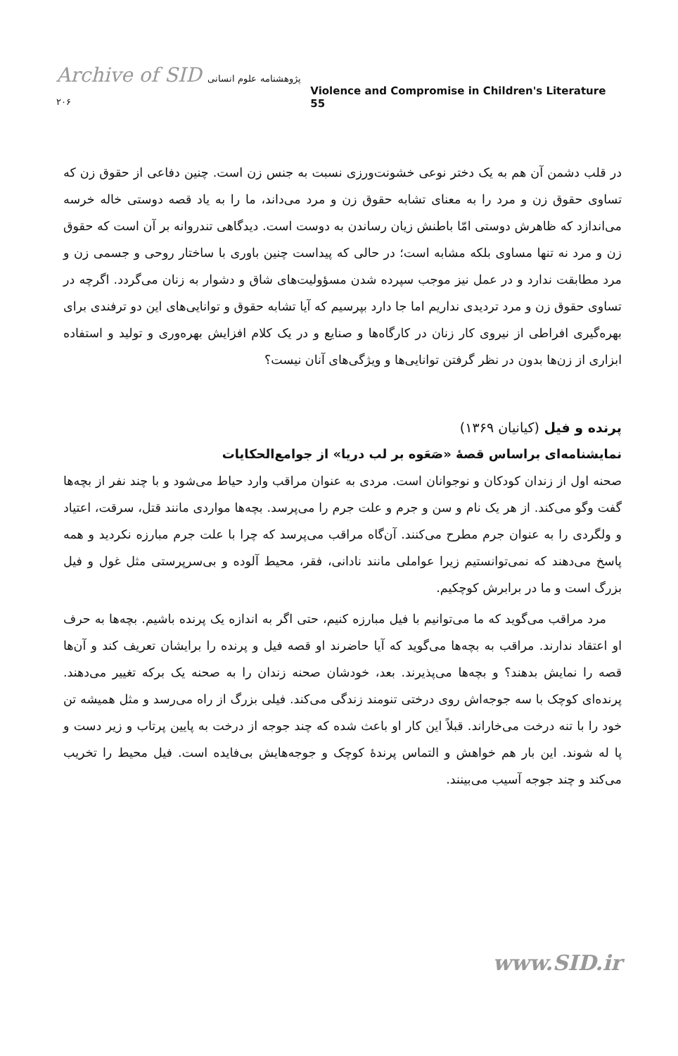Archive of SID پژوهشنامه علوم انسانی ۲۰۶
Violence and Compromise in Children's Literature 55
در قلب دشمن آن هم به یک دختر نوعی خشونت‌ورزی نسبت به جنس زن است. چنین دفاعی از حقوق زن که تساوی حقوق زن و مرد را به معنای تشابه حقوق زن و مرد می‌داند، ما را به یاد قصه دوستی خاله خرسه می‌اندازد که ظاهرش دوستی امّا باطنش زیان رساندن به دوست است. دیدگاهی تندروانه بر آن است که حقوق زن و مرد نه تنها مساوی بلکه مشابه است؛ در حالی که پیداست چنین باوری با ساختار روحی و جسمی زن و مرد مطابقت ندارد و در عمل نیز موجب سپرده شدن مسؤولیت‌های شاق و دشوار به زنان می‌گردد. اگرچه در تساوی حقوق زن و مرد تردیدی نداریم اما جا دارد بپرسیم که آیا تشابه حقوق و توانایی‌های این دو ترفندی برای بهره‌گیری افراطی از نیروی کار زنان در کارگاه‌ها و صنایع و در یک کلام افزایش بهره‌وری و تولید و استفاده ابزاری از زن‌ها بدون در نظر گرفتن توانایی‌ها و ویژگی‌های آنان نیست؟
پرنده و فیل (کیانیان ۱۳۶۹)
نمایشنامه‌ای براساس قصهٔ «صَعَوه بر لب دریا» از جوامع‌الحکایات
صحنه اول از زندان کودکان و نوجوانان است. مردی به عنوان مراقب وارد حیاط می‌شود و با چند نفر از بچه‌ها گفت وگو می‌کند. از هر یک نام و سن و جرم و علت جرم را می‌پرسد. بچه‌ها مواردی مانند قتل، سرقت، اعتیاد و ولگردی را به عنوان جرم مطرح می‌کنند. آن‌گاه مراقب می‌پرسد که چرا با علت جرم مبارزه نکردید و همه پاسخ می‌دهند که نمی‌توانستیم زیرا عواملی مانند نادانی، فقر، محیط آلوده و بی‌سرپرستی مثل غول و فیل بزرگ است و ما در برابرش کوچکیم.
مرد مراقب می‌گوید که ما می‌توانیم با فیل مبارزه کنیم، حتی اگر به اندازه یک پرنده باشیم. بچه‌ها به حرف او اعتقاد ندارند. مراقب به بچه‌ها می‌گوید که آیا حاضرند او قصه فیل و پرنده را برایشان تعریف کند و آن‌ها قصه را نمایش بدهند؟ و بچه‌ها می‌پذیرند. بعد، خودشان صحنه زندان را به صحنه یک برکه تغییر می‌دهند. پرنده‌ای کوچک با سه جوجه‌اش روی درختی تنومند زندگی می‌کند. فیلی بزرگ از راه می‌رسد و مثل همیشه تن خود را با تنه درخت می‌خاراند. قبلاً این کار او باعث شده که چند جوجه از درخت به پایین پرتاب و زیر دست و پا له شوند. این بار هم خواهش و التماس پرندهٔ کوچک و جوجه‌هایش بی‌فایده است. فیل محیط را تخریب می‌کند و چند جوجه آسیب می‌بینند.
www.SID.ir